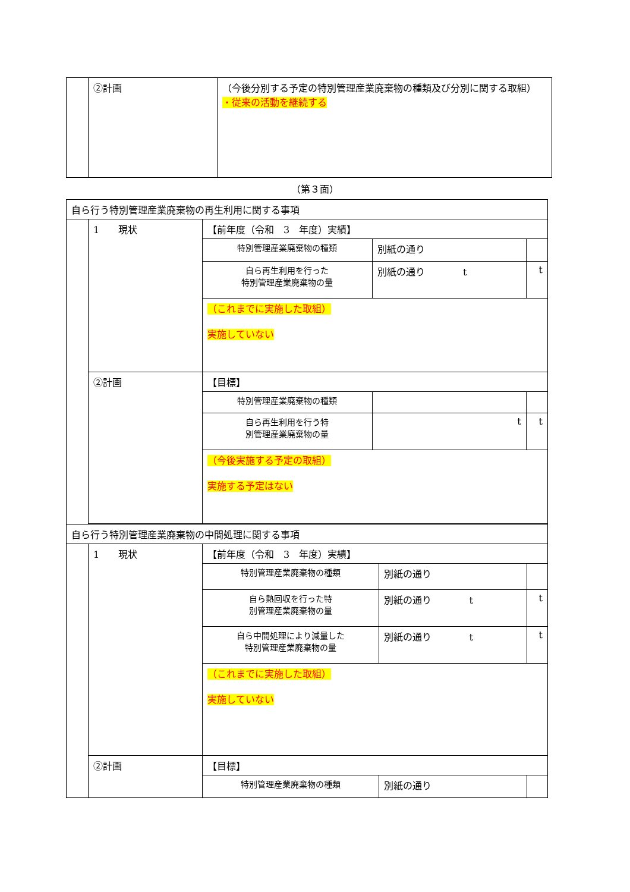| | ②計画 | （今後分別する予定の特別管理産業廃棄物の種類及び分別に関する取組） ・従来の活動を継続する |
（第３面）
| 自ら行う特別管理産業廃棄物の再生利用に関する事項 | | | | |
| | 1 現状 | 【前年度（令和 3 年度）実績】 | | |
| | | 特別管理産業廃棄物の種類 | 別紙の通り | |
| | | 自ら再生利用を行った 特別管理産業廃棄物の量 | 別紙の通り t | t |
| | | （これまでに実施した取組） 実施していない | | |
| | ②計画 | 【目標】 | | |
| | | 特別管理産業廃棄物の種類 | | |
| | | 自ら再生利用を行う特 別管理産業廃棄物の量 | t | t |
| | | （今後実施する予定の取組） 実施する予定はない | | |
| 自ら行う特別管理産業廃棄物の中間処理に関する事項 | | | | |
| | 1 現状 | 【前年度（令和 3 年度）実績】 | | |
| | | 特別管理産業廃棄物の種類 | 別紙の通り | |
| | | 自ら熱回収を行った特 別管理産業廃棄物の量 | 別紙の通り t | t |
| | | 自ら中間処理により減量した 特別管理産業廃棄物の量 | 別紙の通り t | t |
| | | （これまでに実施した取組） 実施していない | | |
| | ②計画 | 【目標】 | | |
| | | 特別管理産業廃棄物の種類 | 別紙の通り | |